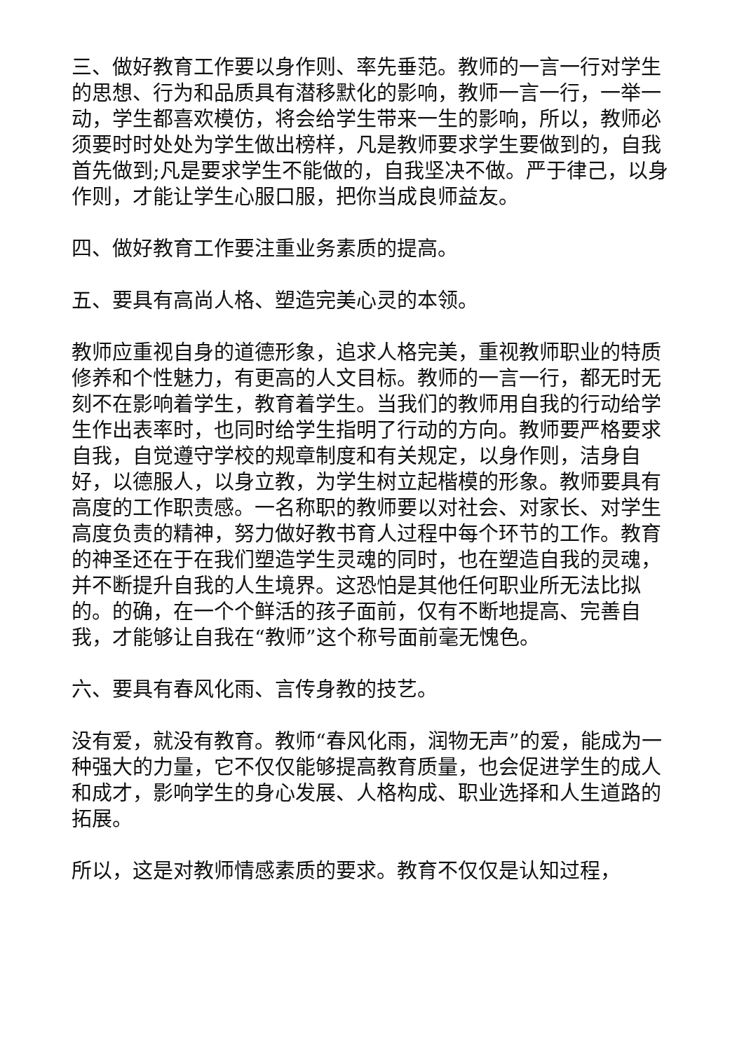三、做好教育工作要以身作则、率先垂范。教师的一言一行对学生的思想、行为和品质具有潜移默化的影响，教师一言一行，一举一动，学生都喜欢模仿，将会给学生带来一生的影响，所以，教师必须要时时处处为学生做出榜样，凡是教师要求学生要做到的，自我首先做到;凡是要求学生不能做的，自我坚决不做。严于律己，以身作则，才能让学生心服口服，把你当成良师益友。
四、做好教育工作要注重业务素质的提高。
五、要具有高尚人格、塑造完美心灵的本领。
教师应重视自身的道德形象，追求人格完美，重视教师职业的特质修养和个性魅力，有更高的人文目标。教师的一言一行，都无时无刻不在影响着学生，教育着学生。当我们的教师用自我的行动给学生作出表率时，也同时给学生指明了行动的方向。教师要严格要求自我，自觉遵守学校的规章制度和有关规定，以身作则，洁身自好，以德服人，以身立教，为学生树立起楷模的形象。教师要具有高度的工作职责感。一名称职的教师要以对社会、对家长、对学生高度负责的精神，努力做好教书育人过程中每个环节的工作。教育的神圣还在于在我们塑造学生灵魂的同时，也在塑造自我的灵魂，并不断提升自我的人生境界。这恐怕是其他任何职业所无法比拟的。的确，在一个个鲜活的孩子面前，仅有不断地提高、完善自我，才能够让自我在“教师”这个称号面前毫无愧色。
六、要具有春风化雨、言传身教的技艺。
没有爱，就没有教育。教师“春风化雨，润物无声”的爱，能成为一种强大的力量，它不仅仅能够提高教育质量，也会促进学生的成人和成才，影响学生的身心发展、人格构成、职业选择和人生道路的拓展。
所以，这是对教师情感素质的要求。教育不仅仅是认知过程，